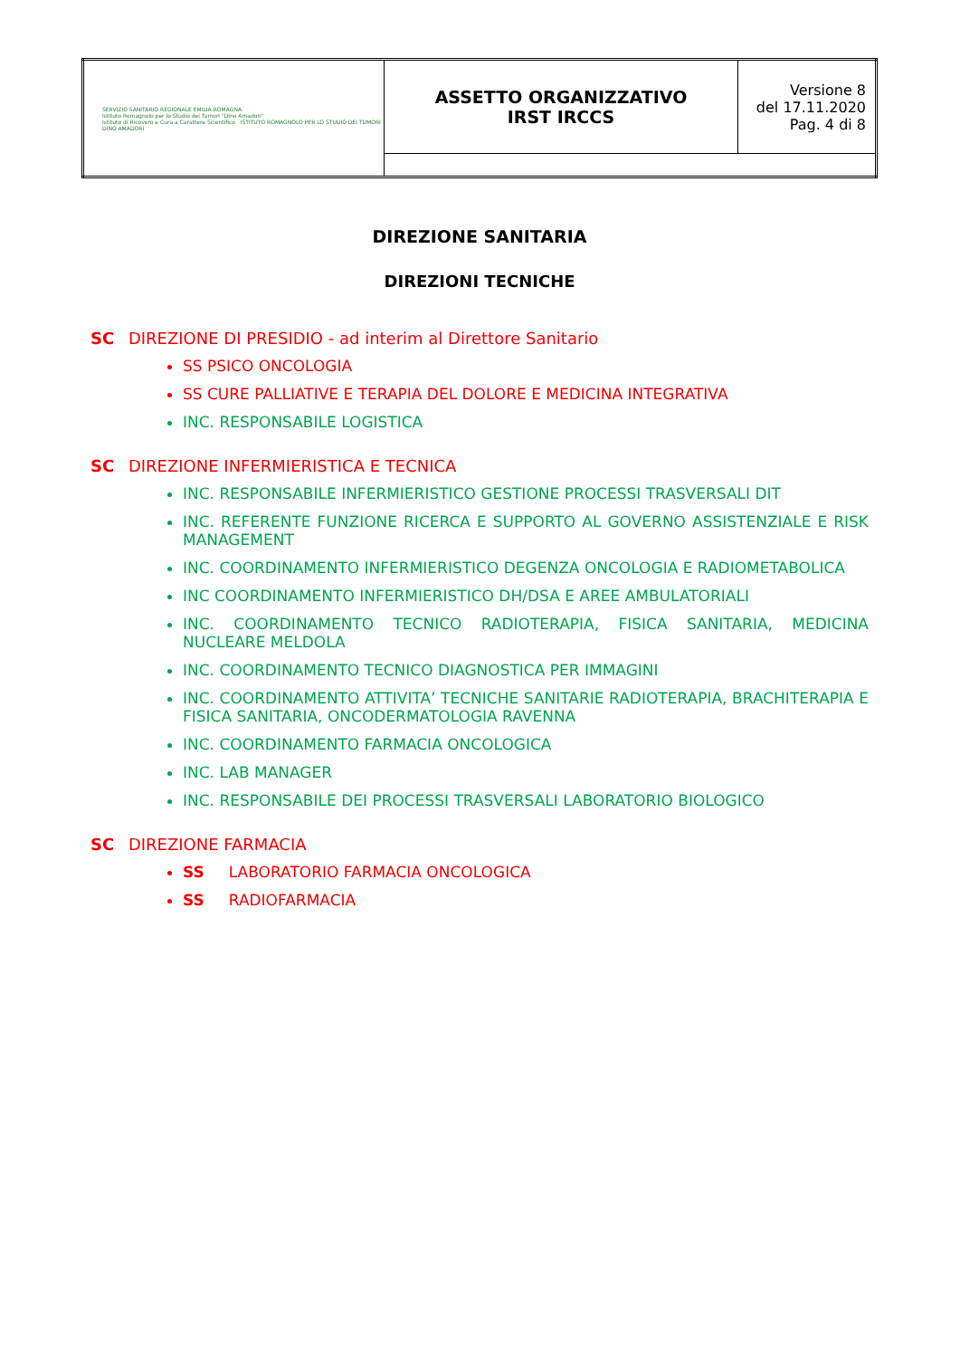| SERVIZIO SANITARIO REGIONALE EMILIA-ROMAGNA Istituto Romagnolo per lo Studio dei Tumori "Dino Amadori" Istituto di Ricovero e Cura a Carattere Scientifico ISTITUTO ROMAGNOLO PER LO STUDIO DEI TUMORI DINO AMADORI | ASSETTO ORGANIZZATIVO IRST IRCCS | Versione 8 del 17.11.2020 Pag. 4 di 8 |
DIREZIONE SANITARIA
DIREZIONI TECNICHE
SC DIREZIONE DI PRESIDIO - ad interim al Direttore Sanitario
SS PSICO ONCOLOGIA
SS CURE PALLIATIVE E TERAPIA DEL DOLORE E MEDICINA INTEGRATIVA
INC. RESPONSABILE LOGISTICA
SC DIREZIONE INFERMIERISTICA E TECNICA
INC. RESPONSABILE INFERMIERISTICO GESTIONE PROCESSI TRASVERSALI DIT
INC. REFERENTE FUNZIONE RICERCA E SUPPORTO AL GOVERNO ASSISTENZIALE E RISK MANAGEMENT
INC. COORDINAMENTO INFERMIERISTICO DEGENZA ONCOLOGIA E RADIOMETABOLICA
INC COORDINAMENTO INFERMIERISTICO DH/DSA E AREE AMBULATORIALI
INC. COORDINAMENTO TECNICO RADIOTERAPIA, FISICA SANITARIA, MEDICINA NUCLEARE MELDOLA
INC. COORDINAMENTO TECNICO DIAGNOSTICA PER IMMAGINI
INC. COORDINAMENTO ATTIVITA’ TECNICHE SANITARIE RADIOTERAPIA, BRACHITERAPIA E FISICA SANITARIA, ONCODERMATOLOGIA RAVENNA
INC. COORDINAMENTO FARMACIA ONCOLOGICA
INC. LAB MANAGER
INC. RESPONSABILE DEI PROCESSI TRASVERSALI LABORATORIO BIOLOGICO
SC DIREZIONE FARMACIA
SS LABORATORIO FARMACIA ONCOLOGICA
SS RADIOFARMACIA